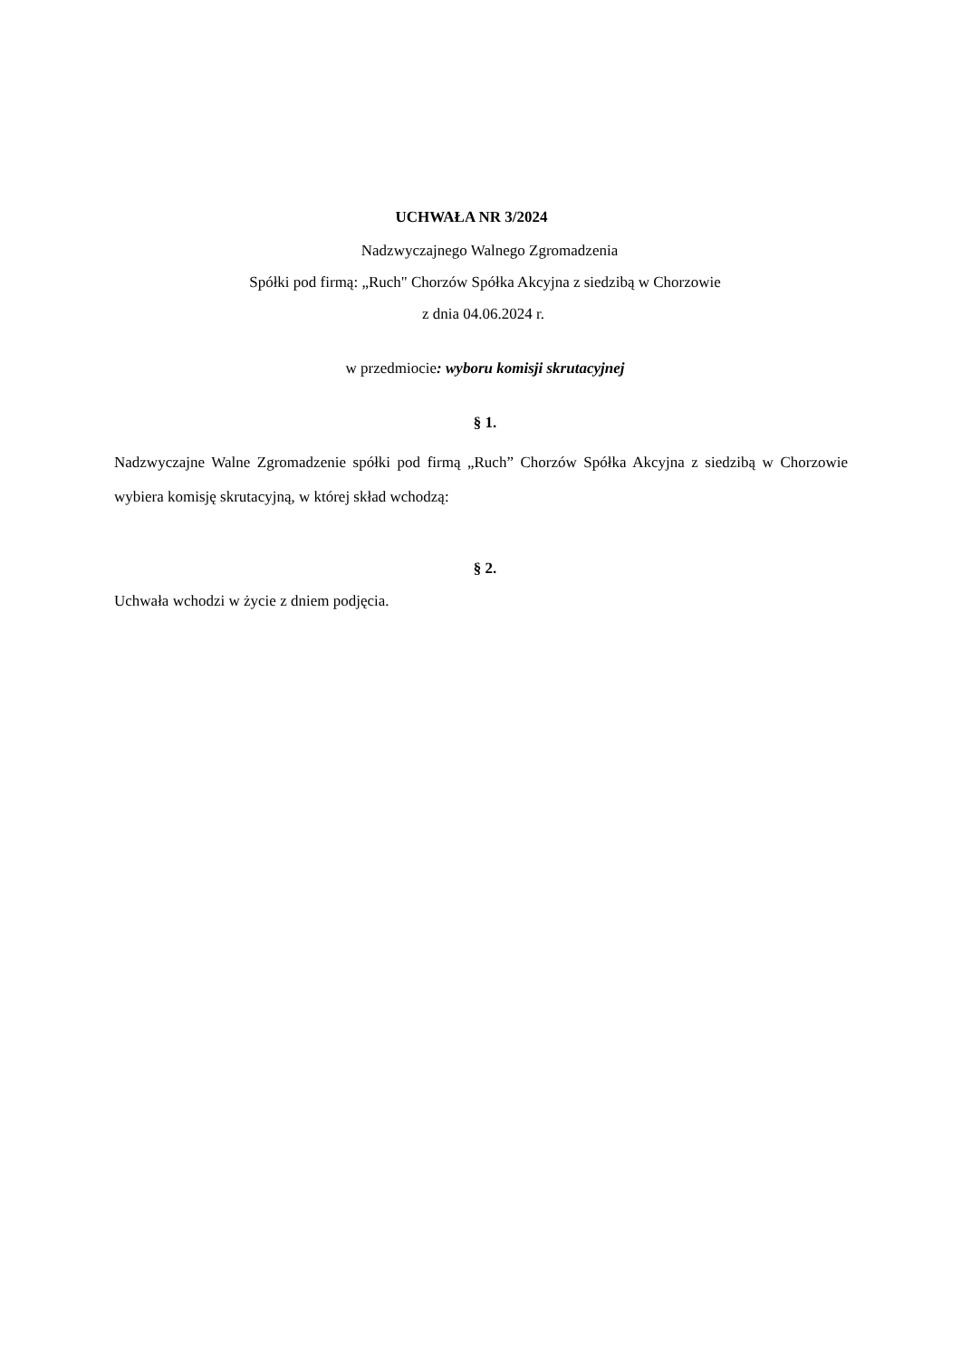UCHWAŁA NR 3/2024
Nadzwyczajnego Walnego Zgromadzenia
Spółki pod firmą: „Ruch" Chorzów Spółka Akcyjna z siedzibą w Chorzowie
z dnia 04.06.2024 r.
w przedmiocie: wyboru komisji skrutacyjnej
§ 1.
Nadzwyczajne Walne Zgromadzenie spółki pod firmą „Ruch” Chorzów Spółka Akcyjna z siedzibą w Chorzowie wybiera komisję skrutacyjną, w której skład wchodzą:
§ 2.
Uchwała wchodzi w życie z dniem podjęcia.